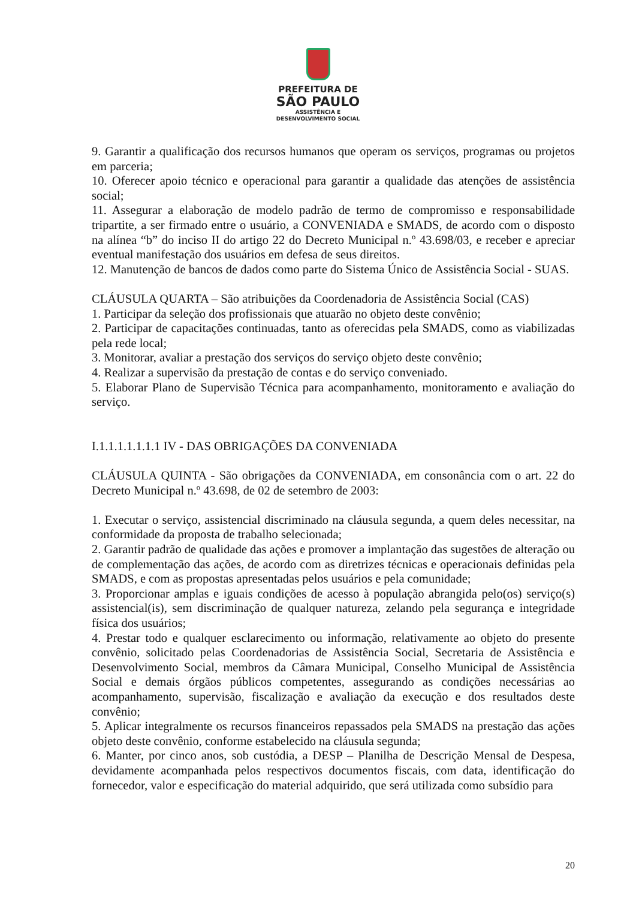PREFEITURA DE
SÃO PAULO
ASSISTÊNCIA E
DESENVOLVIMENTO SOCIAL
9. Garantir a qualificação dos recursos humanos que operam os serviços, programas ou projetos em parceria;
10. Oferecer apoio técnico e operacional para garantir a qualidade das atenções de assistência social;
11. Assegurar a elaboração de modelo padrão de termo de compromisso e responsabilidade tripartite, a ser firmado entre o usuário, a CONVENIADA e SMADS, de acordo com o disposto na alínea “b” do inciso II do artigo 22 do Decreto Municipal n.º 43.698/03, e receber e apreciar eventual manifestação dos usuários em defesa de seus direitos.
12. Manutenção de bancos de dados como parte do Sistema Único de Assistência Social - SUAS.
CLÁUSULA QUARTA – São atribuições da Coordenadoria de Assistência Social (CAS)
1. Participar da seleção dos profissionais que atuarão no objeto deste convênio;
2. Participar de capacitações continuadas, tanto as oferecidas pela SMADS, como as viabilizadas pela rede local;
3. Monitorar, avaliar a prestação dos serviços do serviço objeto deste convênio;
4. Realizar a supervisão da prestação de contas e do serviço conveniado.
5. Elaborar Plano de Supervisão Técnica para acompanhamento, monitoramento e avaliação do serviço.
I.1.1.1.1.1.1.1 IV - DAS OBRIGAÇÕES DA CONVENIADA
CLÁUSULA QUINTA - São obrigações da CONVENIADA, em consonância com o art. 22 do Decreto Municipal n.º 43.698, de 02 de setembro de 2003:
1. Executar o serviço, assistencial discriminado na cláusula segunda, a quem deles necessitar, na conformidade da proposta de trabalho selecionada;
2. Garantir padrão de qualidade das ações e promover a implantação das sugestões de alteração ou de complementação das ações, de acordo com as diretrizes técnicas e operacionais definidas pela SMADS, e com as propostas apresentadas pelos usuários e pela comunidade;
3. Proporcionar amplas e iguais condições de acesso à população abrangida pelo(os) serviço(s) assistencial(is), sem discriminação de qualquer natureza, zelando pela segurança e integridade física dos usuários;
4. Prestar todo e qualquer esclarecimento ou informação, relativamente ao objeto do presente convênio, solicitado pelas Coordenadorias de Assistência Social, Secretaria de Assistência e Desenvolvimento Social, membros da Câmara Municipal, Conselho Municipal de Assistência Social e demais órgãos públicos competentes, assegurando as condições necessárias ao acompanhamento, supervisão, fiscalização e avaliação da execução e dos resultados deste convênio;
5. Aplicar integralmente os recursos financeiros repassados pela SMADS na prestação das ações objeto deste convênio, conforme estabelecido na cláusula segunda;
6. Manter, por cinco anos, sob custódia, a DESP – Planilha de Descrição Mensal de Despesa, devidamente acompanhada pelos respectivos documentos fiscais, com data, identificação do fornecedor, valor e especificação do material adquirido, que será utilizada como subsídio para
20